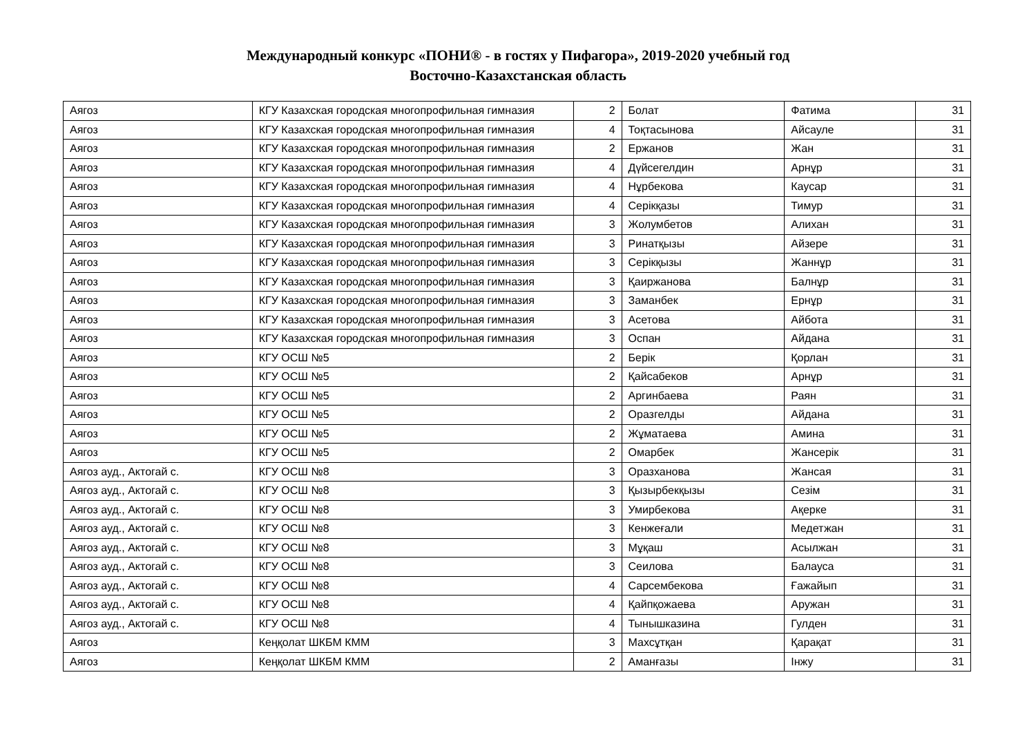Международный конкурс «ПОНИ® - в гостях у Пифагора», 2019-2020 учебный год
Восточно-Казахстанская область
| Аягоз | КГУ Казахская городская многопрофильная гимназия | 2 | Болат | Фатима | 31 |
| Аягоз | КГУ Казахская городская многопрофильная гимназия | 4 | Тоқтасынова | Айсауле | 31 |
| Аягоз | КГУ Казахская городская многопрофильная гимназия | 2 | Ержанов | Жан | 31 |
| Аягоз | КГУ Казахская городская многопрофильная гимназия | 4 | Дүйсегелдин | Арнұр | 31 |
| Аягоз | КГУ Казахская городская многопрофильная гимназия | 4 | Нұрбекова | Каусар | 31 |
| Аягоз | КГУ Казахская городская многопрофильная гимназия | 4 | Серікқазы | Тимур | 31 |
| Аягоз | КГУ Казахская городская многопрофильная гимназия | 3 | Жолумбетов | Алихан | 31 |
| Аягоз | КГУ Казахская городская многопрофильная гимназия | 3 | Ринатқызы | Айзере | 31 |
| Аягоз | КГУ Казахская городская многопрофильная гимназия | 3 | Серікқызы | Жаннұр | 31 |
| Аягоз | КГУ Казахская городская многопрофильная гимназия | 3 | Қаиржанова | Балнұр | 31 |
| Аягоз | КГУ Казахская городская многопрофильная гимназия | 3 | Заманбек | Ернұр | 31 |
| Аягоз | КГУ Казахская городская многопрофильная гимназия | 3 | Асетова | Айбота | 31 |
| Аягоз | КГУ Казахская городская многопрофильная гимназия | 3 | Оспан | Айдана | 31 |
| Аягоз | КГУ ОСШ №5 | 2 | Берік | Қорлан | 31 |
| Аягоз | КГУ ОСШ №5 | 2 | Қайсабеков | Арнұр | 31 |
| Аягоз | КГУ ОСШ №5 | 2 | Аргинбаева | Раян | 31 |
| Аягоз | КГУ ОСШ №5 | 2 | Оразгелды | Айдана | 31 |
| Аягоз | КГУ ОСШ №5 | 2 | Жұматаева | Амина | 31 |
| Аягоз | КГУ ОСШ №5 | 2 | Омарбек | Жансерік | 31 |
| Аягоз ауд., Актогай с. | КГУ ОСШ №8 | 3 | Оразханова | Жансая | 31 |
| Аягоз ауд., Актогай с. | КГУ ОСШ №8 | 3 | Қызырбекқызы | Сезім | 31 |
| Аягоз ауд., Актогай с. | КГУ ОСШ №8 | 3 | Умирбекова | Ақерке | 31 |
| Аягоз ауд., Актогай с. | КГУ ОСШ №8 | 3 | Кенжеғали | Медетжан | 31 |
| Аягоз ауд., Актогай с. | КГУ ОСШ №8 | 3 | Мұқаш | Асылжан | 31 |
| Аягоз ауд., Актогай с. | КГУ ОСШ №8 | 3 | Сеилова | Балауса | 31 |
| Аягоз ауд., Актогай с. | КГУ ОСШ №8 | 4 | Сарсембекова | Ғажайып | 31 |
| Аягоз ауд., Актогай с. | КГУ ОСШ №8 | 4 | Қайпқожаева | Аружан | 31 |
| Аягоз ауд., Актогай с. | КГУ ОСШ №8 | 4 | Тынышказина | Гулден | 31 |
| Аягоз | Кеңқолат ШКБМ КММ | 3 | Махсұтқан | Қарақат | 31 |
| Аягоз | Кеңқолат ШКБМ КММ | 2 | Аманғазы | Інжу | 31 |